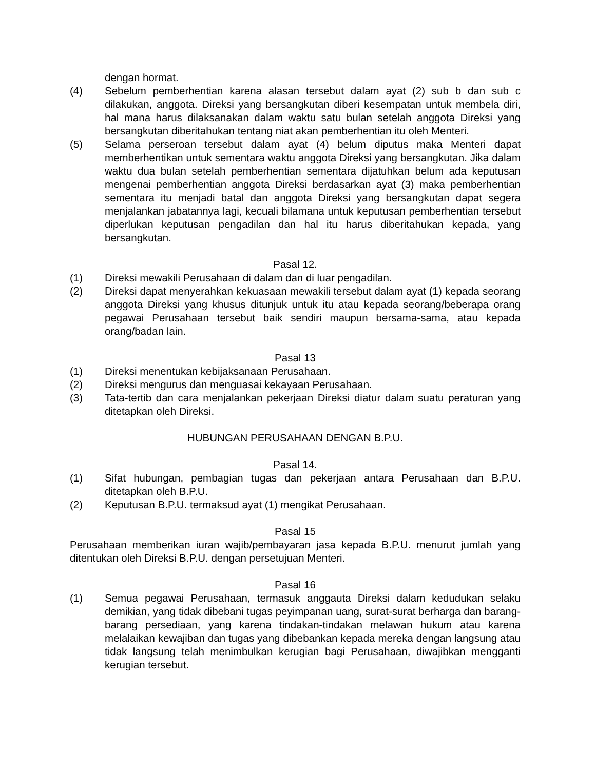dengan hormat.
(4) Sebelum pemberhentian karena alasan tersebut dalam ayat (2) sub b dan sub c dilakukan, anggota. Direksi yang bersangkutan diberi kesempatan untuk membela diri, hal mana harus dilaksanakan dalam waktu satu bulan setelah anggota Direksi yang bersangkutan diberitahukan tentang niat akan pemberhentian itu oleh Menteri.
(5) Selama perseroan tersebut dalam ayat (4) belum diputus maka Menteri dapat memberhentikan untuk sementara waktu anggota Direksi yang bersangkutan. Jika dalam waktu dua bulan setelah pemberhentian sementara dijatuhkan belum ada keputusan mengenai pemberhentian anggota Direksi berdasarkan ayat (3) maka pemberhentian sementara itu menjadi batal dan anggota Direksi yang bersangkutan dapat segera menjalankan jabatannya lagi, kecuali bilamana untuk keputusan pemberhentian tersebut diperlukan keputusan pengadilan dan hal itu harus diberitahukan kepada, yang bersangkutan.
Pasal 12.
(1) Direksi mewakili Perusahaan di dalam dan di luar pengadilan.
(2) Direksi dapat menyerahkan kekuasaan mewakili tersebut dalam ayat (1) kepada seorang anggota Direksi yang khusus ditunjuk untuk itu atau kepada seorang/beberapa orang pegawai Perusahaan tersebut baik sendiri maupun bersama-sama, atau kepada orang/badan lain.
Pasal 13
(1) Direksi menentukan kebijaksanaan Perusahaan.
(2) Direksi mengurus dan menguasai kekayaan Perusahaan.
(3) Tata-tertib dan cara menjalankan pekerjaan Direksi diatur dalam suatu peraturan yang ditetapkan oleh Direksi.
HUBUNGAN PERUSAHAAN DENGAN B.P.U.
Pasal 14.
(1) Sifat hubungan, pembagian tugas dan pekerjaan antara Perusahaan dan B.P.U. ditetapkan oleh B.P.U.
(2) Keputusan B.P.U. termaksud ayat (1) mengikat Perusahaan.
Pasal 15
Perusahaan memberikan iuran wajib/pembayaran jasa kepada B.P.U. menurut jumlah yang ditentukan oleh Direksi B.P.U. dengan persetujuan Menteri.
Pasal 16
(1) Semua pegawai Perusahaan, termasuk anggauta Direksi dalam kedudukan selaku demikian, yang tidak dibebani tugas peyimpanan uang, surat-surat berharga dan barang-barang persediaan, yang karena tindakan-tindakan melawan hukum atau karena melalaikan kewajiban dan tugas yang dibebankan kepada mereka dengan langsung atau tidak langsung telah menimbulkan kerugian bagi Perusahaan, diwajibkan mengganti kerugian tersebut.